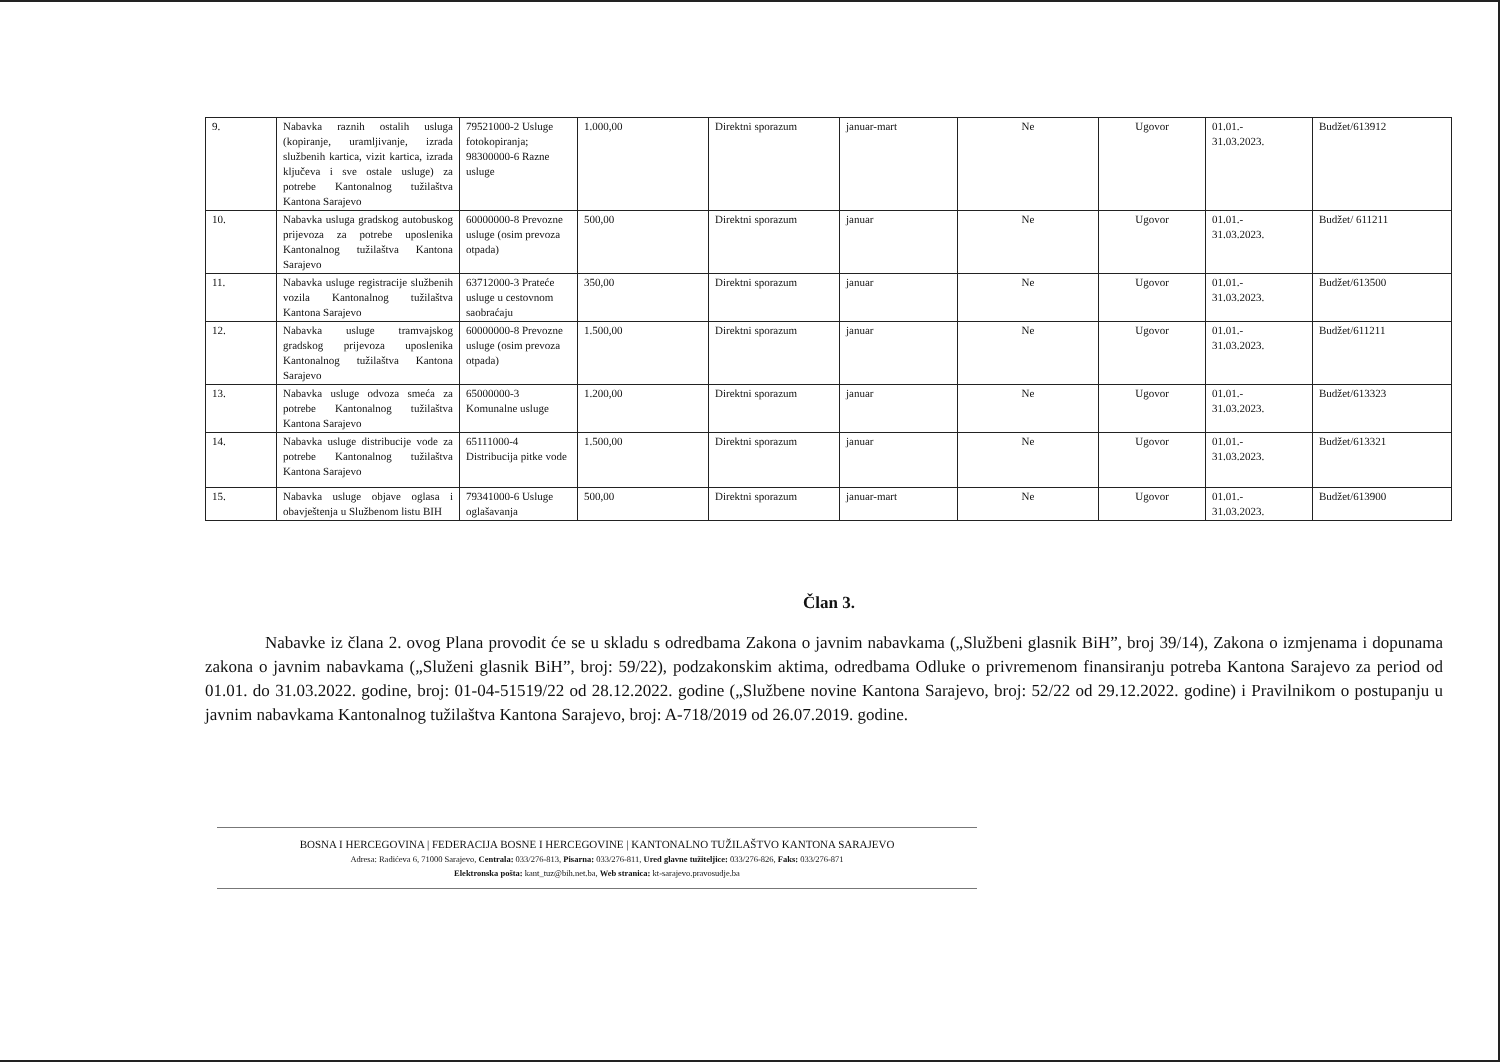| 9. | Nabavka raznih ostalih usluga (kopiranje, uramljivanje, izrada službenih kartica, vizit kartica, izrada ključeva i sve ostale usluge) za potrebe Kantonalnog tužilaštva Kantona Sarajevo | 79521000-2 Usluge fotokopiranja; 98300000-6 Razne usluge | 1.000,00 | Direktni sporazum | januar-mart | Ne | Ugovor | 01.01.- 31.03.2023. | Budžet/613912 |
| 10. | Nabavka usluga gradskog autobuskog prijevoza za potrebe uposlenika Kantonalnog tužilaštva Kantona Sarajevo | 60000000-8 Prevozne usluge (osim prevoza otpada) | 500,00 | Direktni sporazum | januar | Ne | Ugovor | 01.01.- 31.03.2023. | Budžet/ 611211 |
| 11. | Nabavka usluge registracije službenih vozila Kantonalnog tužilaštva Kantona Sarajevo | 63712000-3 Prateće usluge u cestovnom saobraćaju | 350,00 | Direktni sporazum | januar | Ne | Ugovor | 01.01.- 31.03.2023. | Budžet/613500 |
| 12. | Nabavka usluge tramvajskog gradskog prijevoza uposlenika Kantonalnog tužilaštva Kantona Sarajevo | 60000000-8 Prevozne usluge (osim prevoza otpada) | 1.500,00 | Direktni sporazum | januar | Ne | Ugovor | 01.01.- 31.03.2023. | Budžet/611211 |
| 13. | Nabavka usluge odvoza smeća za potrebe Kantonalnog tužilaštva Kantona Sarajevo | 65000000-3 Komunalne usluge | 1.200,00 | Direktni sporazum | januar | Ne | Ugovor | 01.01.- 31.03.2023. | Budžet/613323 |
| 14. | Nabavka usluge distribucije vode za potrebe Kantonalnog tužilaštva Kantona Sarajevo | 65111000-4 Distribucija pitke vode | 1.500,00 | Direktni sporazum | januar | Ne | Ugovor | 01.01.- 31.03.2023. | Budžet/613321 |
| 15. | Nabavka usluge objave oglasa i obavještenja u Službenom listu BIH | 79341000-6 Usluge oglašavanja | 500,00 | Direktni sporazum | januar-mart | Ne | Ugovor | 01.01.- 31.03.2023. | Budžet/613900 |
Član 3.
Nabavke iz člana 2. ovog Plana provodit će se u skladu s odredbama Zakona o javnim nabavkama („Službeni glasnik BiH”, broj 39/14), Zakona o izmjenama i dopunama zakona o javnim nabavkama („Služeni glasnik BiH”, broj: 59/22), podzakonskim aktima, odredbama Odluke o privremenom finansiranju potreba Kantona Sarajevo za period od 01.01. do 31.03.2022. godine, broj: 01-04-51519/22 od 28.12.2022. godine („Službene novine Kantona Sarajevo, broj: 52/22 od 29.12.2022. godine) i Pravilnikom o postupanju u javnim nabavkama Kantonalnog tužilaštva Kantona Sarajevo, broj: A-718/2019 od 26.07.2019. godine.
BOSNA I HERCEGOVINA | FEDERACIJA BOSNE I HERCEGOVINE | KANTONALNO TUŽILAŠTVO KANTONA SARAJEVO
Adresa: Radićeva 6, 71000 Sarajevo, Centrala: 033/276-813, Pisarna: 033/276-811, Ured glavne tužiteljice: 033/276-826, Faks: 033/276-871
Elektronska pošta: kant_tuz@bih.net.ba, Web stranica: kt-sarajevo.pravosudje.ba